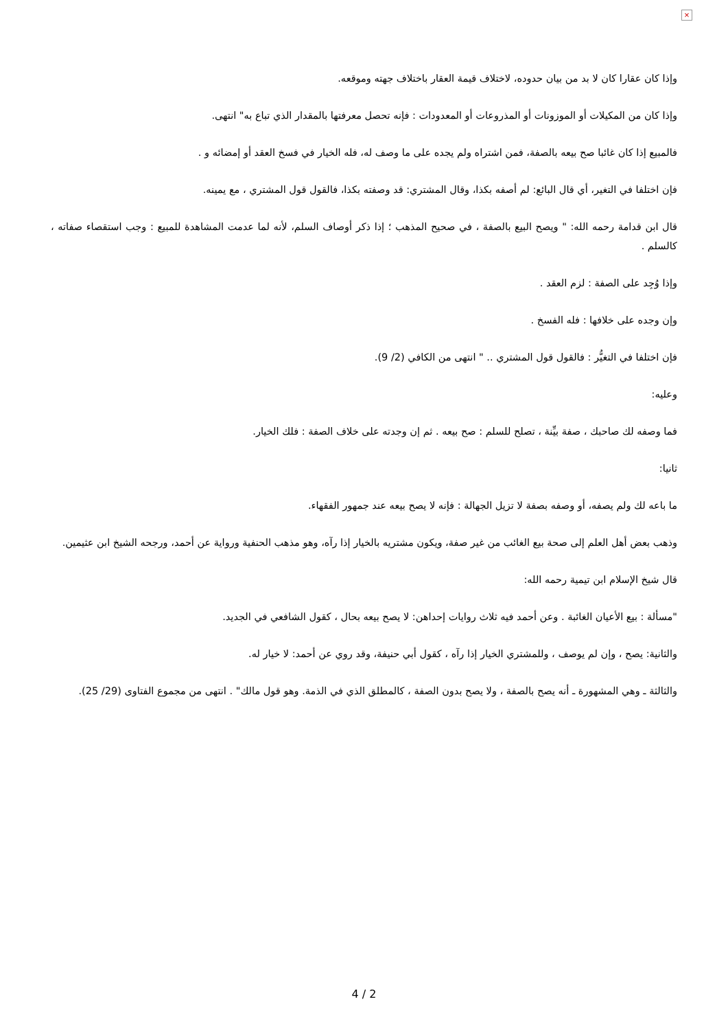×
وإذا كان عقارا كان لا بد من بيان حدوده، لاختلاف قيمة العقار باختلاف جهته وموقعه.
وإذا كان من المكيلات أو الموزونات أو المذروعات أو المعدودات : فإنه تحصل معرفتها بالمقدار الذي تباع به" انتهى.
فالمبيع إذا كان غائبا صح بيعه بالصفة، فمن اشتراه ولم يجده على ما وصف له، فله الخيار في فسخ العقد أو إمضائه و .
فإن اختلفا في التغير، أي قال البائع: لم أصفه بكذا، وقال المشتري: قد وصفته بكذا، فالقول قول المشتري ، مع يمينه.
قال ابن قدامة رحمه الله: " ويصح البيع بالصفة ، في صحيح المذهب ؛ إذا ذكر أوصاف السلم، لأنه لما عدمت المشاهدة للمبيع : وجب استقصاء صفاته ، كالسلم .
وإذا وُجِد على الصفة : لزم العقد .
وإن وجده على خلافها : فله الفسخ .
فإن اختلفا في التغيُّر : فالقول قول المشتري .. " انتهى من الكافي (2/ 9).
وعليه:
فما وصفه لك صاحبك ، صفة بيِّنة ، تصلح للسلم : صح بيعه . ثم إن وجدته على خلاف الصفة : فلك الخيار.
ثانيا:
ما باعه لك ولم يصفه، أو وصفه بصفة لا تزيل الجهالة : فإنه لا يصح بيعه عند جمهور الفقهاء.
وذهب بعض أهل العلم إلى صحة بيع الغائب من غير صفة، ويكون مشتريه بالخيار إذا رآه، وهو مذهب الحنفية ورواية عن أحمد، ورجحه الشيخ ابن عثيمين.
قال شيخ الإسلام ابن تيمية رحمه الله:
"مسألة : بيع الأعيان الغائبة . وعن أحمد فيه ثلاث روايات إحداهن: لا يصح بيعه بحال ، كقول الشافعي في الجديد.
والثانية: يصح ، وإن لم يوصف ، وللمشتري الخيار إذا رآه ، كقول أبي حنيفة، وقد روي عن أحمد: لا خيار له.
والثالثة ـ وهي المشهورة ـ أنه يصح بالصفة ، ولا يصح بدون الصفة ، كالمطلق الذي في الذمة. وهو قول مالك" . انتهى من مجموع الفتاوى (29/ 25).
4 / 2